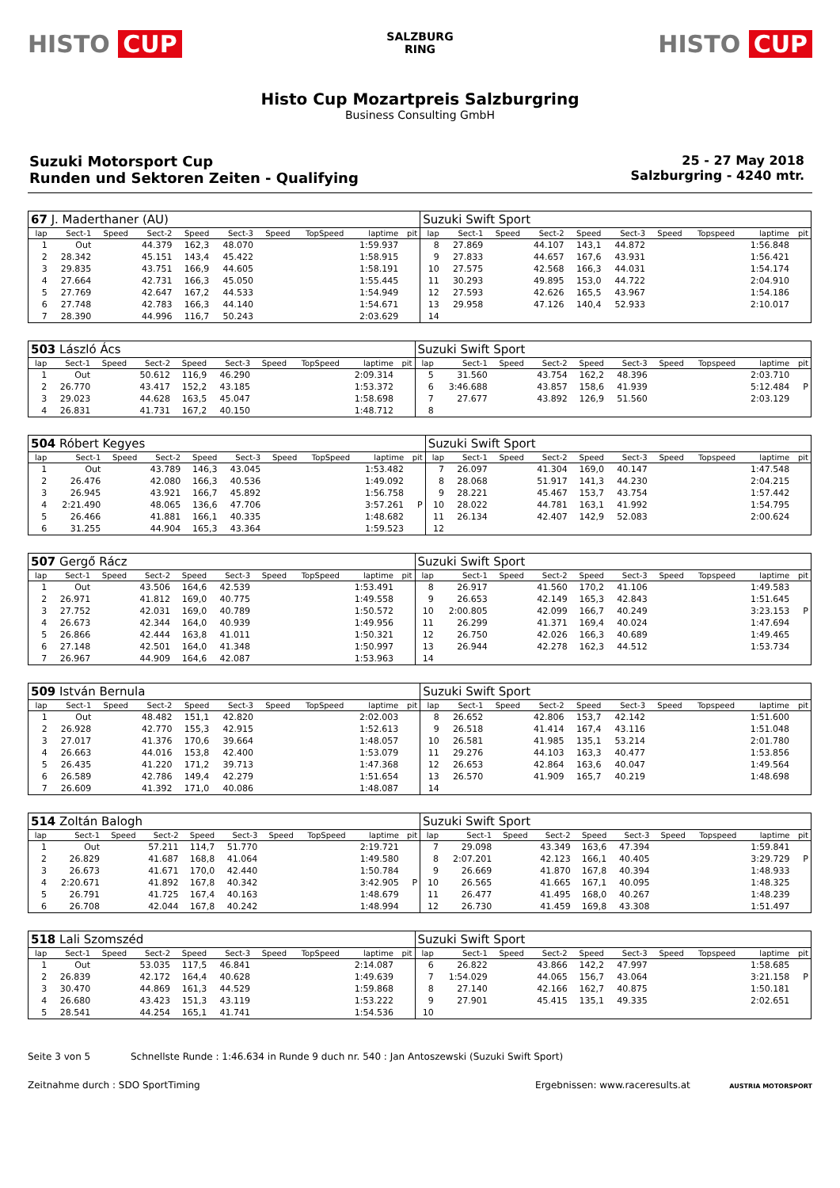HISTO CUP
SALZBURG
RING
HISTO CUP
Histo Cup Mozartpreis Salzburgring
Business Consulting GmbH
Suzuki Motorsport Cup
Runden und Sektoren Zeiten - Qualifying
25 - 27 May 2018
Salzburgring - 4240 mtr.
| 67 J. Maderthaner (AU) | | | | | | | | | | Suzuki Swift Sport | | | | | | | | | |
| lap | Sect-1 | Speed | Sect-2 | Speed | Sect-3 | Speed | TopSpeed | laptime | pit | lap | Sect-1 | Speed | Sect-2 | Speed | Sect-3 | Speed | Topspeed | laptime | pit |
| 1 | Out | | 44.379 | 162,3 | 48.070 | | | 1:59.937 | | 8 | 27.869 | | 44.107 | 143,1 | 44.872 | | | 1:56.848 | |
| 2 | 28.342 | | 45.151 | 143,4 | 45.422 | | | 1:58.915 | | 9 | 27.833 | | 44.657 | 167,6 | 43.931 | | | 1:56.421 | |
| 3 | 29.835 | | 43.751 | 166,9 | 44.605 | | | 1:58.191 | | 10 | 27.575 | | 42.568 | 166,3 | 44.031 | | | 1:54.174 | |
| 4 | 27.664 | | 42.731 | 166,3 | 45.050 | | | 1:55.445 | | 11 | 30.293 | | 49.895 | 153,0 | 44.722 | | | 2:04.910 | |
| 5 | 27.769 | | 42.647 | 167,2 | 44.533 | | | 1:54.949 | | 12 | 27.593 | | 42.626 | 165,5 | 43.967 | | | 1:54.186 | |
| 6 | 27.748 | | 42.783 | 166,3 | 44.140 | | | 1:54.671 | | 13 | 29.958 | | 47.126 | 140,4 | 52.933 | | | 2:10.017 | |
| 7 | 28.390 | | 44.996 | 116,7 | 50.243 | | | 2:03.629 | | 14 | | | | | | | | | |
| 503 László Ács | | | | | | | | | | Suzuki Swift Sport | | | | | | | | | |
| lap | Sect-1 | Speed | Sect-2 | Speed | Sect-3 | Speed | TopSpeed | laptime | pit | lap | Sect-1 | Speed | Sect-2 | Speed | Sect-3 | Speed | Topspeed | laptime | pit |
| 1 | Out | | 50.612 | 116,9 | 46.290 | | | 2:09.314 | | 5 | 31.560 | | 43.754 | 162,2 | 48.396 | | | 2:03.710 | |
| 2 | 26.770 | | 43.417 | 152,2 | 43.185 | | | 1:53.372 | | 6 | 3:46.688 | | 43.857 | 158,6 | 41.939 | | | 5:12.484 | P |
| 3 | 29.023 | | 44.628 | 163,5 | 45.047 | | | 1:58.698 | | 7 | 27.677 | | 43.892 | 126,9 | 51.560 | | | 2:03.129 | |
| 4 | 26.831 | | 41.731 | 167,2 | 40.150 | | | 1:48.712 | | 8 | | | | | | | | | |
| 504 Róbert Kegyes | | | | | | | | | | Suzuki Swift Sport | | | | | | | | | |
| lap | Sect-1 | Speed | Sect-2 | Speed | Sect-3 | Speed | TopSpeed | laptime | pit | lap | Sect-1 | Speed | Sect-2 | Speed | Sect-3 | Speed | Topspeed | laptime | pit |
| 1 | Out | | 43.789 | 146,3 | 43.045 | | | 1:53.482 | | 7 | 26.097 | | 41.304 | 169,0 | 40.147 | | | 1:47.548 | |
| 2 | 26.476 | | 42.080 | 166,3 | 40.536 | | | 1:49.092 | | 8 | 28.068 | | 51.917 | 141,3 | 44.230 | | | 2:04.215 | |
| 3 | 26.945 | | 43.921 | 166,7 | 45.892 | | | 1:56.758 | | 9 | 28.221 | | 45.467 | 153,7 | 43.754 | | | 1:57.442 | |
| 4 | 2:21.490 | | 48.065 | 136,6 | 47.706 | | | 3:57.261 | P | 10 | 28.022 | | 44.781 | 163,1 | 41.992 | | | 1:54.795 | |
| 5 | 26.466 | | 41.881 | 166,1 | 40.335 | | | 1:48.682 | | 11 | 26.134 | | 42.407 | 142,9 | 52.083 | | | 2:00.624 | |
| 6 | 31.255 | | 44.904 | 165,3 | 43.364 | | | 1:59.523 | | 12 | | | | | | | | | |
| 507 Gergő Rácz | | | | | | | | | | Suzuki Swift Sport | | | | | | | | | |
| lap | Sect-1 | Speed | Sect-2 | Speed | Sect-3 | Speed | TopSpeed | laptime | pit | lap | Sect-1 | Speed | Sect-2 | Speed | Sect-3 | Speed | Topspeed | laptime | pit |
| 1 | Out | | 43.506 | 164,6 | 42.539 | | | 1:53.491 | | 8 | 26.917 | | 41.560 | 170,2 | 41.106 | | | 1:49.583 | |
| 2 | 26.971 | | 41.812 | 169,0 | 40.775 | | | 1:49.558 | | 9 | 26.653 | | 42.149 | 165,3 | 42.843 | | | 1:51.645 | |
| 3 | 27.752 | | 42.031 | 169,0 | 40.789 | | | 1:50.572 | | 10 | 2:00.805 | | 42.099 | 166,7 | 40.249 | | | 3:23.153 | P |
| 4 | 26.673 | | 42.344 | 164,0 | 40.939 | | | 1:49.956 | | 11 | 26.299 | | 41.371 | 169,4 | 40.024 | | | 1:47.694 | |
| 5 | 26.866 | | 42.444 | 163,8 | 41.011 | | | 1:50.321 | | 12 | 26.750 | | 42.026 | 166,3 | 40.689 | | | 1:49.465 | |
| 6 | 27.148 | | 42.501 | 164,0 | 41.348 | | | 1:50.997 | | 13 | 26.944 | | 42.278 | 162,3 | 44.512 | | | 1:53.734 | |
| 7 | 26.967 | | 44.909 | 164,6 | 42.087 | | | 1:53.963 | | 14 | | | | | | | | | |
| 509 István Bernula | | | | | | | | | | Suzuki Swift Sport | | | | | | | | | |
| lap | Sect-1 | Speed | Sect-2 | Speed | Sect-3 | Speed | TopSpeed | laptime | pit | lap | Sect-1 | Speed | Sect-2 | Speed | Sect-3 | Speed | Topspeed | laptime | pit |
| 1 | Out | | 48.482 | 151,1 | 42.820 | | | 2:02.003 | | 8 | 26.652 | | 42.806 | 153,7 | 42.142 | | | 1:51.600 | |
| 2 | 26.928 | | 42.770 | 155,3 | 42.915 | | | 1:52.613 | | 9 | 26.518 | | 41.414 | 167,4 | 43.116 | | | 1:51.048 | |
| 3 | 27.017 | | 41.376 | 170,6 | 39.664 | | | 1:48.057 | | 10 | 26.581 | | 41.985 | 135,1 | 53.214 | | | 2:01.780 | |
| 4 | 26.663 | | 44.016 | 153,8 | 42.400 | | | 1:53.079 | | 11 | 29.276 | | 44.103 | 163,3 | 40.477 | | | 1:53.856 | |
| 5 | 26.435 | | 41.220 | 171,2 | 39.713 | | | 1:47.368 | | 12 | 26.653 | | 42.864 | 163,6 | 40.047 | | | 1:49.564 | |
| 6 | 26.589 | | 42.786 | 149,4 | 42.279 | | | 1:51.654 | | 13 | 26.570 | | 41.909 | 165,7 | 40.219 | | | 1:48.698 | |
| 7 | 26.609 | | 41.392 | 171,0 | 40.086 | | | 1:48.087 | | 14 | | | | | | | | | |
| 514 Zoltán Balogh | | | | | | | | | | Suzuki Swift Sport | | | | | | | | | |
| lap | Sect-1 | Speed | Sect-2 | Speed | Sect-3 | Speed | TopSpeed | laptime | pit | lap | Sect-1 | Speed | Sect-2 | Speed | Sect-3 | Speed | Topspeed | laptime | pit |
| 1 | Out | | 57.211 | 114,7 | 51.770 | | | 2:19.721 | | 7 | 29.098 | | 43.349 | 163,6 | 47.394 | | | 1:59.841 | |
| 2 | 26.829 | | 41.687 | 168,8 | 41.064 | | | 1:49.580 | | 8 | 2:07.201 | | 42.123 | 166,1 | 40.405 | | | 3:29.729 | P |
| 3 | 26.673 | | 41.671 | 170,0 | 42.440 | | | 1:50.784 | | 9 | 26.669 | | 41.870 | 167,8 | 40.394 | | | 1:48.933 | |
| 4 | 2:20.671 | | 41.892 | 167,8 | 40.342 | | | 3:42.905 | P | 10 | 26.565 | | 41.665 | 167,1 | 40.095 | | | 1:48.325 | |
| 5 | 26.791 | | 41.725 | 167,4 | 40.163 | | | 1:48.679 | | 11 | 26.477 | | 41.495 | 168,0 | 40.267 | | | 1:48.239 | |
| 6 | 26.708 | | 42.044 | 167,8 | 40.242 | | | 1:48.994 | | 12 | 26.730 | | 41.459 | 169,8 | 43.308 | | | 1:51.497 | |
| 518 Lali Szomszéd | | | | | | | | | | Suzuki Swift Sport | | | | | | | | | |
| lap | Sect-1 | Speed | Sect-2 | Speed | Sect-3 | Speed | TopSpeed | laptime | pit | lap | Sect-1 | Speed | Sect-2 | Speed | Sect-3 | Speed | Topspeed | laptime | pit |
| 1 | Out | | 53.035 | 117,5 | 46.841 | | | 2:14.087 | | 6 | 26.822 | | 43.866 | 142,2 | 47.997 | | | 1:58.685 | |
| 2 | 26.839 | | 42.172 | 164,4 | 40.628 | | | 1:49.639 | | 7 | 1:54.029 | | 44.065 | 156,7 | 43.064 | | | 3:21.158 | P |
| 3 | 30.470 | | 44.869 | 161,3 | 44.529 | | | 1:59.868 | | 8 | 27.140 | | 42.166 | 162,7 | 40.875 | | | 1:50.181 | |
| 4 | 26.680 | | 43.423 | 151,3 | 43.119 | | | 1:53.222 | | 9 | 27.901 | | 45.415 | 135,1 | 49.335 | | | 2:02.651 | |
| 5 | 28.541 | | 44.254 | 165,1 | 41.741 | | | 1:54.536 | | 10 | | | | | | | | | |
Seite 3 von 5 Schnellste Runde : 1:46.634 in Runde 9 duch nr. 540 : Jan Antoszewski (Suzuki Swift Sport)
Zeitnahme durch : SDO SportTiming Ergebnissen: www.raceresults.at AUSTRIA MOTORSPORT